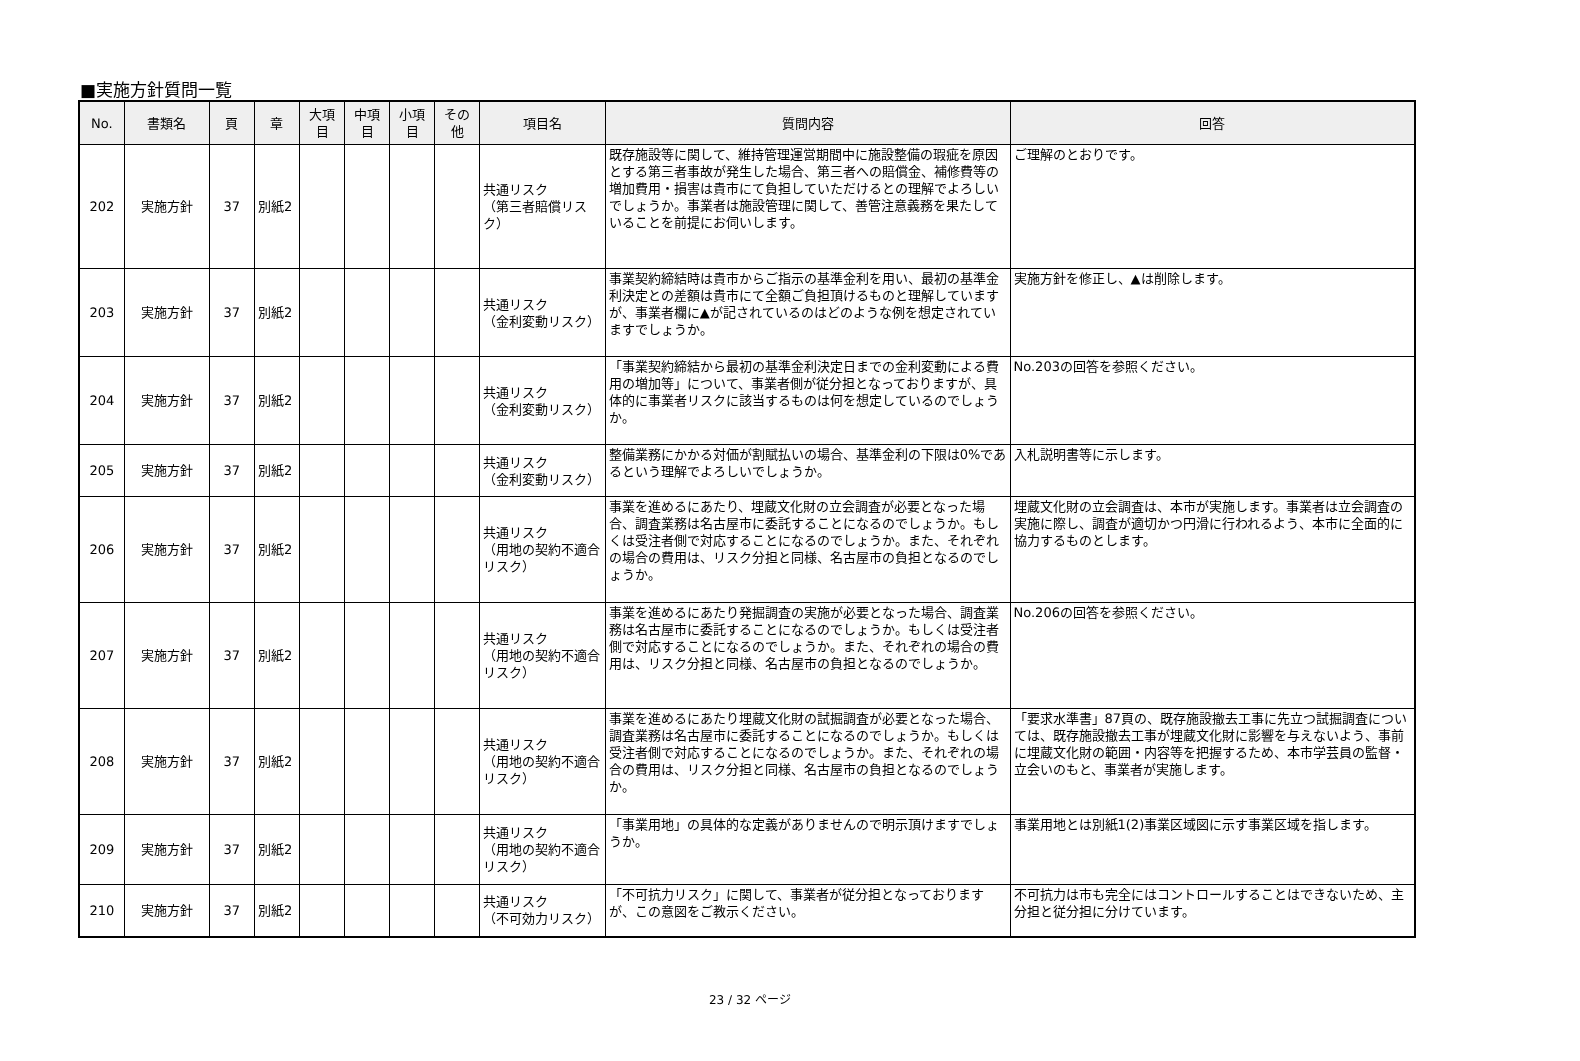■実施方針質問一覧
| No. | 書類名 | 頁 | 章 | 大項 目 | 中項 目 | 小項 目 | その 他 | 項目名 | 質問内容 | 回答 |
| --- | --- | --- | --- | --- | --- | --- | --- | --- | --- | --- |
| 202 | 実施方針 | 37 | 別紙2 | | | | | 共通リスク （第三者賠償リスク） | 既存施設等に関して、維持管理運営期間中に施設整備の瑕疵を原因とする第三者事故が発生した場合、第三者への賠償金、補修費等の増加費用・損害は貴市にて負担していただけるとの理解でよろしいでしょうか。事業者は施設管理に関して、善管注意義務を果たしていることを前提にお伺いします。 | ご理解のとおりです。 |
| 203 | 実施方針 | 37 | 別紙2 | | | | | 共通リスク （金利変動リスク） | 事業契約締結時は貴市からご指示の基準金利を用い、最初の基準金利決定との差額は貴市にて全額ご負担頂けるものと理解していますが、事業者欄に▲が記されているのはどのような例を想定されていますでしょうか。 | 実施方針を修正し、▲は削除します。 |
| 204 | 実施方針 | 37 | 別紙2 | | | | | 共通リスク （金利変動リスク） | 「事業契約締結から最初の基準金利決定日までの金利変動による費用の増加等」について、事業者側が従分担となっておりますが、具体的に事業者リスクに該当するものは何を想定しているのでしょうか。 | No.203の回答を参照ください。 |
| 205 | 実施方針 | 37 | 別紙2 | | | | | 共通リスク （金利変動リスク） | 整備業務にかかる対価が割賦払いの場合、基準金利の下限は0%であるという理解でよろしいでしょうか。 | 入札説明書等に示します。 |
| 206 | 実施方針 | 37 | 別紙2 | | | | | 共通リスク （用地の契約不適合リスク） | 事業を進めるにあたり、埋蔵文化財の立会調査が必要となった場合、調査業務は名古屋市に委託することになるのでしょうか。もしくは受注者側で対応することになるのでしょうか。また、それぞれの場合の費用は、リスク分担と同様、名古屋市の負担となるのでしょうか。 | 埋蔵文化財の立会調査は、本市が実施します。事業者は立会調査の実施に際し、調査が適切かつ円滑に行われるよう、本市に全面的に協力するものとします。 |
| 207 | 実施方針 | 37 | 別紙2 | | | | | 共通リスク （用地の契約不適合リスク） | 事業を進めるにあたり発掘調査の実施が必要となった場合、調査業務は名古屋市に委託することになるのでしょうか。もしくは受注者側で対応することになるのでしょうか。また、それぞれの場合の費用は、リスク分担と同様、名古屋市の負担となるのでしょうか。 | No.206の回答を参照ください。 |
| 208 | 実施方針 | 37 | 別紙2 | | | | | 共通リスク （用地の契約不適合リスク） | 事業を進めるにあたり埋蔵文化財の試掘調査が必要となった場合、調査業務は名古屋市に委託することになるのでしょうか。もしくは受注者側で対応することになるのでしょうか。また、それぞれの場合の費用は、リスク分担と同様、名古屋市の負担となるのでしょうか。 | 「要求水準書」87頁の、既存施設撤去工事に先立つ試掘調査については、既存施設撤去工事が埋蔵文化財に影響を与えないよう、事前に埋蔵文化財の範囲・内容等を把握するため、本市学芸員の監督・立会いのもと、事業者が実施します。 |
| 209 | 実施方針 | 37 | 別紙2 | | | | | 共通リスク （用地の契約不適合リスク） | 「事業用地」の具体的な定義がありませんので明示頂けますでしょうか。 | 事業用地とは別紙1(2)事業区域図に示す事業区域を指します。 |
| 210 | 実施方針 | 37 | 別紙2 | | | | | 共通リスク （不可効力リスク） | 「不可抗力リスク」に関して、事業者が従分担となっておりますが、この意図をご教示ください。 | 不可抗力は市も完全にはコントロールすることはできないため、主分担と従分担に分けています。 |
23 / 32 ページ